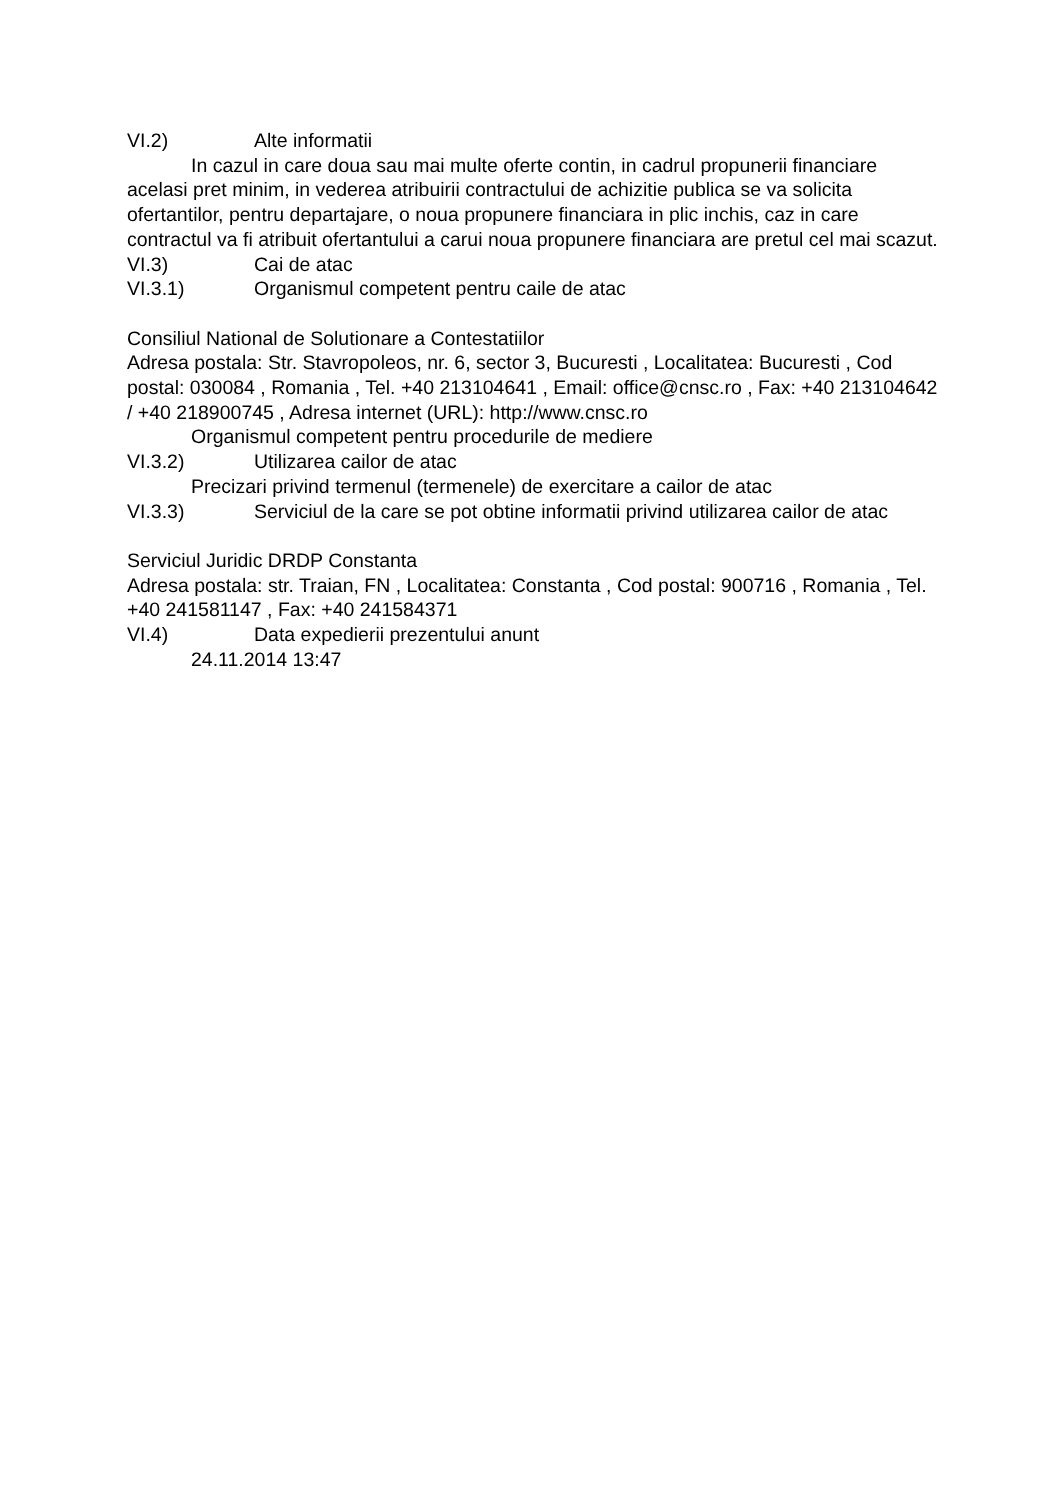VI.2) Alte informatii
In cazul in care doua sau mai multe oferte contin, in cadrul propunerii financiare acelasi pret minim, in vederea atribuirii contractului de achizitie publica se va solicita ofertantilor, pentru departajare, o noua propunere financiara in plic inchis, caz in care contractul va fi atribuit ofertantului a carui noua propunere financiara are pretul cel mai scazut.
VI.3) Cai de atac
VI.3.1) Organismul competent pentru caile de atac
Consiliul National de Solutionare a Contestatiilor
Adresa postala: Str. Stavropoleos, nr. 6, sector 3, Bucuresti , Localitatea: Bucuresti , Cod postal: 030084 , Romania , Tel. +40 213104641 , Email: office@cnsc.ro , Fax: +40 213104642 / +40 218900745 , Adresa internet (URL): http://www.cnsc.ro
Organismul competent pentru procedurile de mediere
VI.3.2) Utilizarea cailor de atac
Precizari privind termenul (termenele) de exercitare a cailor de atac
VI.3.3) Serviciul de la care se pot obtine informatii privind utilizarea cailor de atac
Serviciul Juridic DRDP Constanta
Adresa postala: str. Traian, FN , Localitatea: Constanta , Cod postal: 900716 , Romania , Tel. +40 241581147 , Fax: +40 241584371
VI.4) Data expedierii prezentului anunt
24.11.2014 13:47